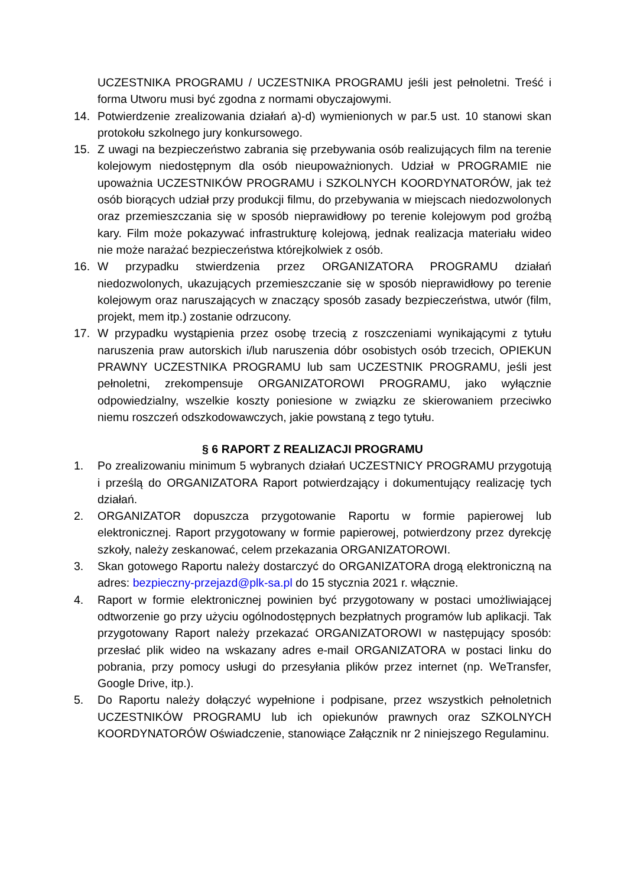UCZESTNIKA PROGRAMU / UCZESTNIKA PROGRAMU jeśli jest pełnoletni. Treść i forma Utworu musi być zgodna z normami obyczajowymi.
14. Potwierdzenie zrealizowania działań a)-d) wymienionych w par.5 ust. 10 stanowi skan protokołu szkolnego jury konkursowego.
15. Z uwagi na bezpieczeństwo zabrania się przebywania osób realizujących film na terenie kolejowym niedostępnym dla osób nieupoważnionych. Udział w PROGRAMIE nie upoważnia UCZESTNIKÓW PROGRAMU i SZKOLNYCH KOORDYNATORÓW, jak też osób biorących udział przy produkcji filmu, do przebywania w miejscach niedozwolonych oraz przemieszczania się w sposób nieprawidłowy po terenie kolejowym pod groźbą kary. Film może pokazywać infrastrukturę kolejową, jednak realizacja materiału wideo nie może narażać bezpieczeństwa którejkolwiek z osób.
16. W przypadku stwierdzenia przez ORGANIZATORA PROGRAMU działań niedozwolonych, ukazujących przemieszczanie się w sposób nieprawidłowy po terenie kolejowym oraz naruszających w znaczący sposób zasady bezpieczeństwa, utwór (film, projekt, mem itp.) zostanie odrzucony.
17. W przypadku wystąpienia przez osobę trzecią z roszczeniami wynikającymi z tytułu naruszenia praw autorskich i/lub naruszenia dóbr osobistych osób trzecich, OPIEKUN PRAWNY UCZESTNIKA PROGRAMU lub sam UCZESTNIK PROGRAMU, jeśli jest pełnoletni, zrekompensuje ORGANIZATOROWI PROGRAMU, jako wyłącznie odpowiedzialny, wszelkie koszty poniesione w związku ze skierowaniem przeciwko niemu roszczeń odszkodowawczych, jakie powstaną z tego tytułu.
§ 6 RAPORT Z REALIZACJI PROGRAMU
1. Po zrealizowaniu minimum 5 wybranych działań UCZESTNICY PROGRAMU przygotują i prześlą do ORGANIZATORA Raport potwierdzający i dokumentujący realizację tych działań.
2. ORGANIZATOR dopuszcza przygotowanie Raportu w formie papierowej lub elektronicznej. Raport przygotowany w formie papierowej, potwierdzony przez dyrekcję szkoły, należy zeskanować, celem przekazania ORGANIZATOROWI.
3. Skan gotowego Raportu należy dostarczyć do ORGANIZATORA drogą elektroniczną na adres: bezpieczny-przejazd@plk-sa.pl do 15 stycznia 2021 r. włącznie.
4. Raport w formie elektronicznej powinien być przygotowany w postaci umożliwiającej odtworzenie go przy użyciu ogólnodostępnych bezpłatnych programów lub aplikacji. Tak przygotowany Raport należy przekazać ORGANIZATOROWI w następujący sposób: przesłać plik wideo na wskazany adres e-mail ORGANIZATORA w postaci linku do pobrania, przy pomocy usługi do przesyłania plików przez internet (np. WeTransfer, Google Drive, itp.).
5. Do Raportu należy dołączyć wypełnione i podpisane, przez wszystkich pełnoletnich UCZESTNIKÓW PROGRAMU lub ich opiekunów prawnych oraz SZKOLNYCH KOORDYNATORÓW Oświadczenie, stanowiące Załącznik nr 2 niniejszego Regulaminu.